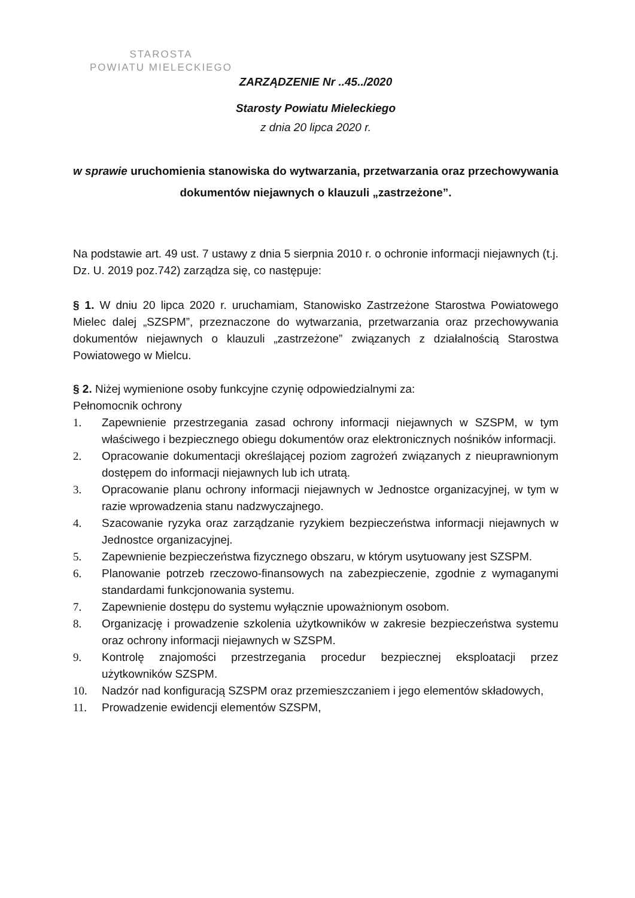STAROSTA
POWIATU MIELECKIEGO
ZARZĄDZENIE Nr ..45../2020
Starosty Powiatu Mieleckiego
z dnia 20 lipca 2020 r.
w sprawie uruchomienia stanowiska do wytwarzania, przetwarzania oraz przechowywania dokumentów niejawnych o klauzuli „zastrzeżone”.
Na podstawie art. 49 ust. 7 ustawy z dnia 5 sierpnia 2010 r. o ochronie informacji niejawnych (t.j. Dz. U. 2019 poz.742) zarządza się, co następuje:
§ 1. W dniu 20 lipca 2020 r. uruchamiam, Stanowisko Zastrzeżone Starostwa Powiatowego Mielec dalej „SZSPM”, przeznaczone do wytwarzania, przetwarzania oraz przechowywania dokumentów niejawnych o klauzuli „zastrzeżone” związanych z działalnością Starostwa Powiatowego w Mielcu.
§ 2. Niżej wymienione osoby funkcyjne czynię odpowiedzialnymi za:
Pełnomocnik ochrony
1. Zapewnienie przestrzegania zasad ochrony informacji niejawnych w SZSPM, w tym właściwego i bezpiecznego obiegu dokumentów oraz elektronicznych nośników informacji.
2. Opracowanie dokumentacji określającej poziom zagrożeń związanych z nieuprawnionym dostępem do informacji niejawnych lub ich utratą.
3. Opracowanie planu ochrony informacji niejawnych w Jednostce organizacyjnej, w tym w razie wprowadzenia stanu nadzwyczajnego.
4. Szacowanie ryzyka oraz zarządzanie ryzykiem bezpieczeństwa informacji niejawnych w Jednostce organizacyjnej.
5. Zapewnienie bezpieczeństwa fizycznego obszaru, w którym usytuowany jest SZSPM.
6. Planowanie potrzeb rzeczowo-finansowych na zabezpieczenie, zgodnie z wymaganymi standardami funkcjonowania systemu.
7. Zapewnienie dostępu do systemu wyłącznie upoważnionym osobom.
8. Organizację i prowadzenie szkolenia użytkowników w zakresie bezpieczeństwa systemu oraz ochrony informacji niejawnych w SZSPM.
9. Kontrolę znajomości przestrzegania procedur bezpiecznej eksploatacji przez użytkowników SZSPM.
10. Nadzór nad konfiguracją SZSPM oraz przemieszczaniem i jego elementów składowych,
11. Prowadzenie ewidencji elementów SZSPM,